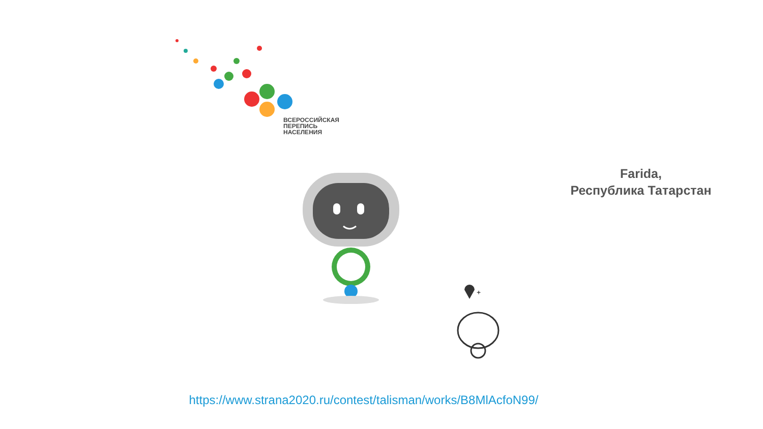ВСЕРОССИЙСКАЯ
ПЕРЕПИСЬ
НАСЕЛЕНИЯ
Farida,
Республика Татарстан
+
https://www.strana2020.ru/contest/talisman/works/B8MlAcfoN99/